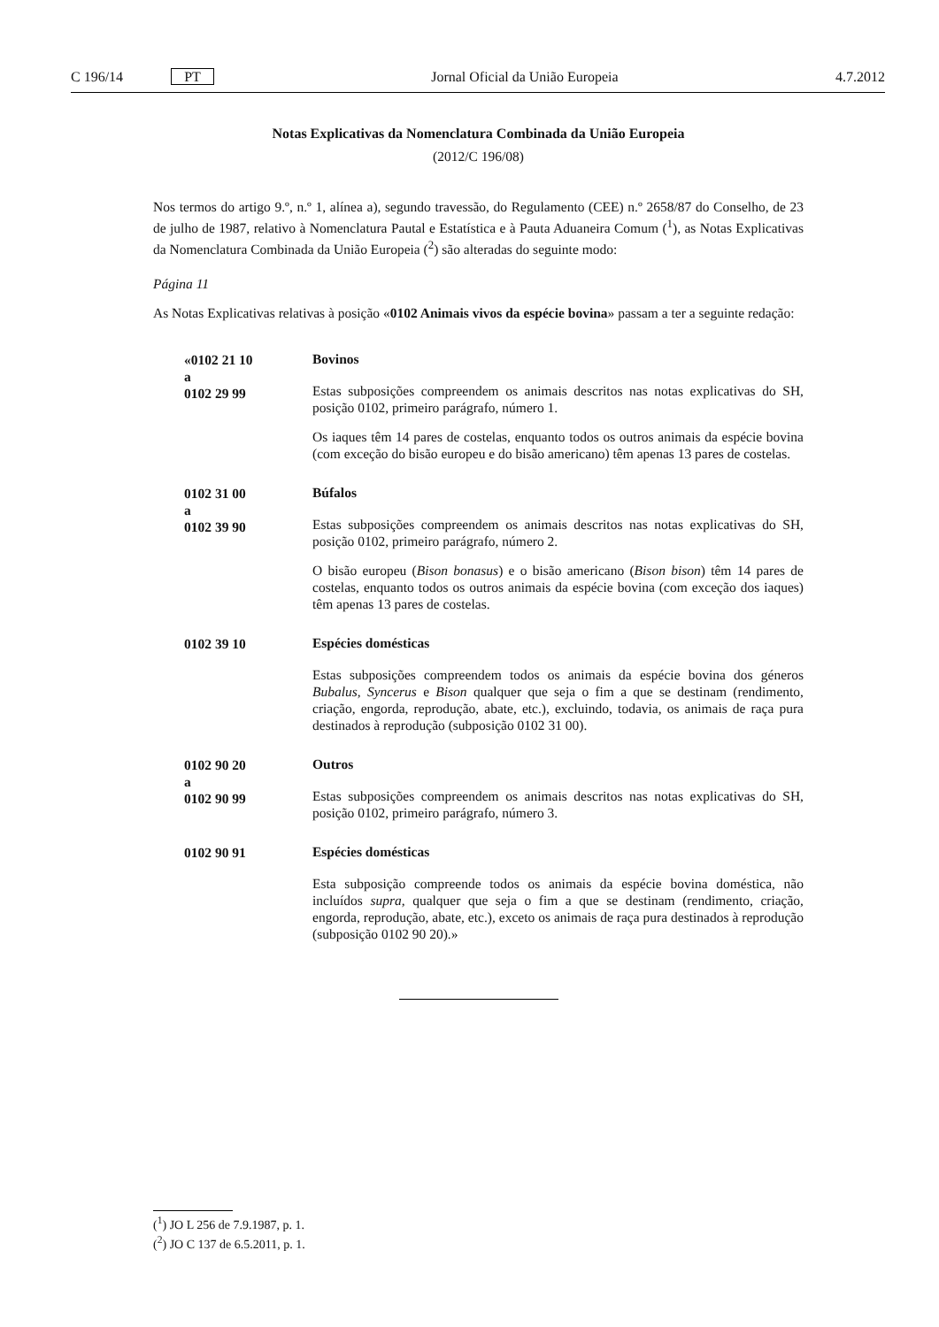C 196/14 PT Jornal Oficial da União Europeia 4.7.2012
Notas Explicativas da Nomenclatura Combinada da União Europeia
(2012/C 196/08)
Nos termos do artigo 9.º, n.º 1, alínea a), segundo travessão, do Regulamento (CEE) n.º 2658/87 do Conselho, de 23 de julho de 1987, relativo à Nomenclatura Pautal e Estatística e à Pauta Aduaneira Comum (<sup>1</sup>), as Notas Explicativas da Nomenclatura Combinada da União Europeia (<sup>2</sup>) são alteradas do seguinte modo:
Página 11
As Notas Explicativas relativas à posição «0102 Animais vivos da espécie bovina» passam a ter a seguinte redação:
«0102 21 10
a
0102 29 99
Bovinos
Estas subposições compreendem os animais descritos nas notas explicativas do SH, posição 0102, primeiro parágrafo, número 1.
Os iaques têm 14 pares de costelas, enquanto todos os outros animais da espécie bovina (com exceção do bisão europeu e do bisão americano) têm apenas 13 pares de costelas.
0102 31 00
a
0102 39 90
Búfalos
Estas subposições compreendem os animais descritos nas notas explicativas do SH, posição 0102, primeiro parágrafo, número 2.
O bisão europeu (Bison bonasus) e o bisão americano (Bison bison) têm 14 pares de costelas, enquanto todos os outros animais da espécie bovina (com exceção dos iaques) têm apenas 13 pares de costelas.
0102 39 10
Espécies domésticas
Estas subposições compreendem todos os animais da espécie bovina dos géneros Bubalus, Syncerus e Bison qualquer que seja o fim a que se destinam (rendimento, criação, engorda, reprodução, abate, etc.), excluindo, todavia, os animais de raça pura destinados à reprodução (subposição 0102 31 00).
0102 90 20
a
0102 90 99
Outros
Estas subposições compreendem os animais descritos nas notas explicativas do SH, posição 0102, primeiro parágrafo, número 3.
0102 90 91
Espécies domésticas
Esta subposição compreende todos os animais da espécie bovina doméstica, não incluídos supra, qualquer que seja o fim a que se destinam (rendimento, criação, engorda, reprodução, abate, etc.), exceto os animais de raça pura destinados à reprodução (subposição 0102 90 20).»
(<sup>1</sup>) JO L 256 de 7.9.1987, p. 1.
(<sup>2</sup>) JO C 137 de 6.5.2011, p. 1.